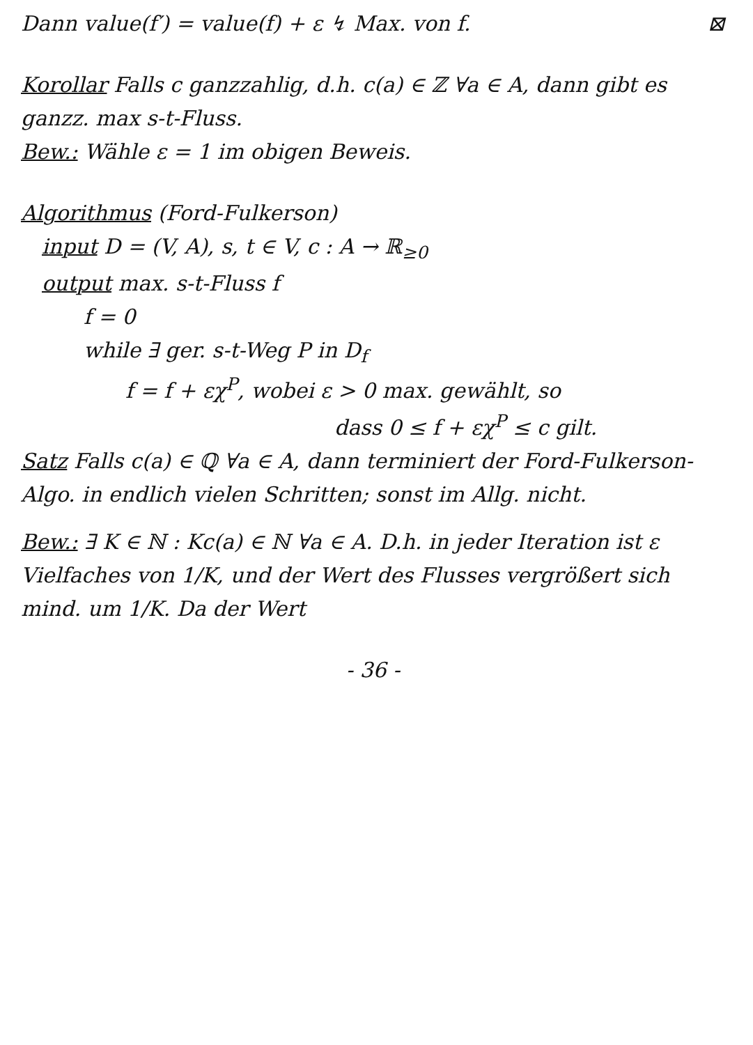Dann value(f′) = value(f) + ε ↯ Max. von f. ⊠
Korollar Falls c ganzzahlig, d.h. c(a) ∈ ℤ ∀a ∈ A, dann gibt es ganzz. max s-t-Fluss.
Bew.: Wähle ε = 1 im obigen Beweis.
Algorithmus (Ford-Fulkerson)
input D = (V, A), s, t ∈ V, c : A → ℝ<sub>≥0</sub>
output max. s-t-Fluss f
f = 0
while ∃ ger. s-t-Weg P in D<sub>f</sub>
f = f + εχ<sup>P</sup>, wobei ε > 0 max. gewählt, so
dass 0 ≤ f + εχ<sup>P</sup> ≤ c gilt.
Satz Falls c(a) ∈ ℚ ∀a ∈ A, dann terminiert der Ford-Fulkerson-Algo. in endlich vielen Schritten; sonst im Allg. nicht.
Bew.: ∃ K ∈ ℕ : Kc(a) ∈ ℕ ∀a ∈ A. D.h. in jeder Iteration ist ε Vielfaches von 1/K, und der Wert des Flusses vergrößert sich mind. um 1/K. Da der Wert
- 36 -